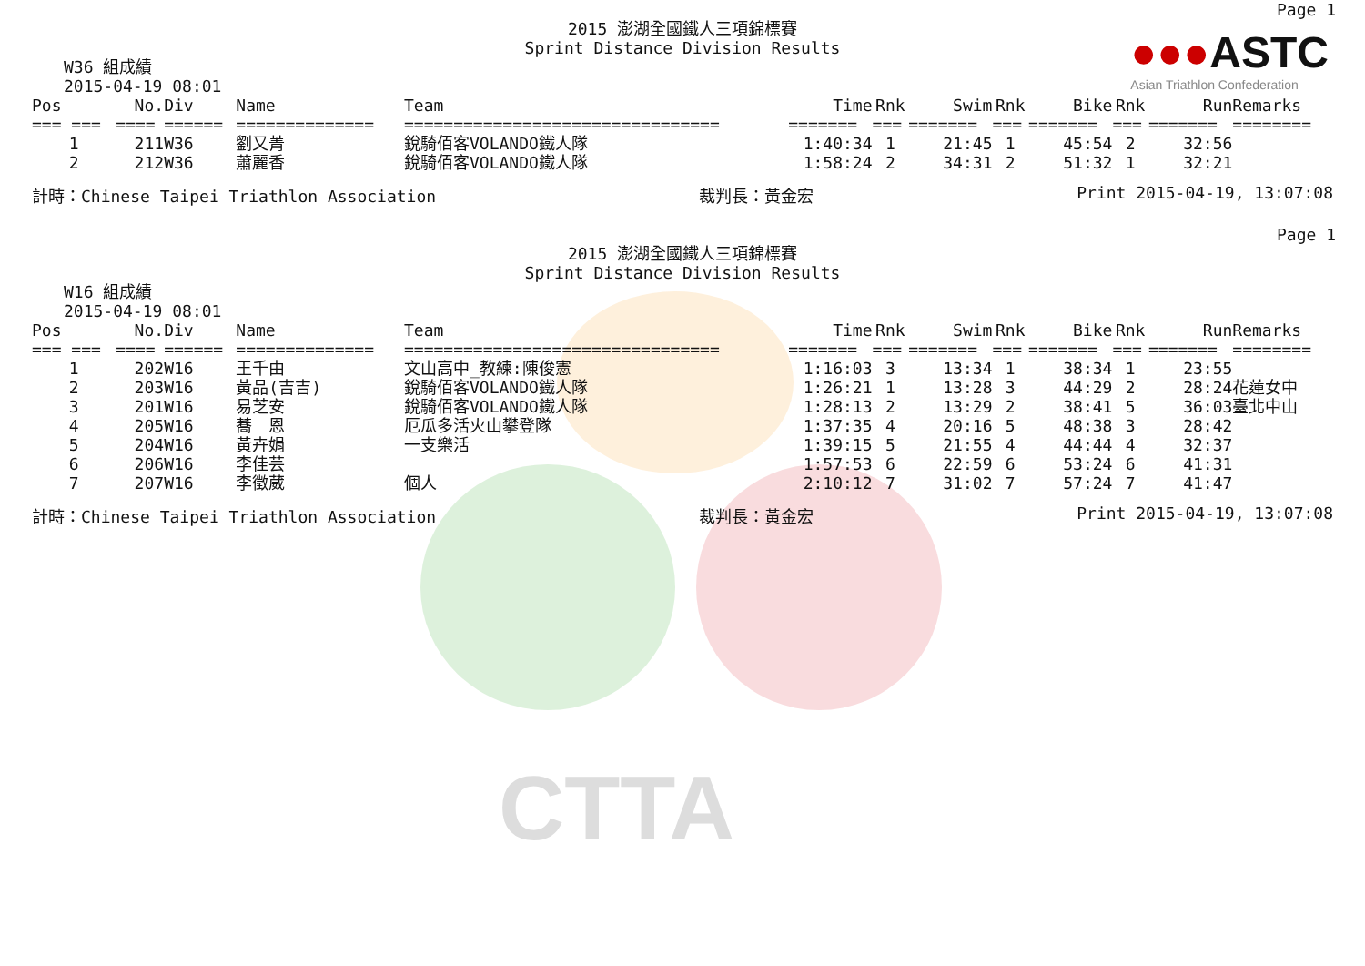CTTA
●●●ASTC
Asian Triathlon Confederation
Page 1
2015 澎湖全國鐵人三項錦標賽
Sprint Distance Division Results
W36 組成績
2015-04-19 08:01
| Pos | No. | Div | Name | Team | Time | Rnk | Swim | Rnk | Bike | Rnk | Run | Remarks |
| --- | --- | --- | --- | --- | --- | --- | --- | --- | --- | --- | --- | --- |
| === === | ==== | ====== | ============== | ================================ | ======= | === | ======= | === | ======= | === | ======= | ======== |
| 1 | 211 | W36 | 劉又菁 | 銳騎佰客VOLANDO鐵人隊 | 1:40:34 | 1 | 21:45 | 1 | 45:54 | 2 | 32:56 | |
| 2 | 212 | W36 | 蕭麗香 | 銳騎佰客VOLANDO鐵人隊 | 1:58:24 | 2 | 34:31 | 2 | 51:32 | 1 | 32:21 | |
計時：Chinese Taipei Triathlon Association 裁判長：黃金宏 Print 2015-04-19, 13:07:08
Page 1
2015 澎湖全國鐵人三項錦標賽
Sprint Distance Division Results
W16 組成績
2015-04-19 08:01
| Pos | No. | Div | Name | Team | Time | Rnk | Swim | Rnk | Bike | Rnk | Run | Remarks |
| --- | --- | --- | --- | --- | --- | --- | --- | --- | --- | --- | --- | --- |
| === === | ==== | ====== | ============== | ================================ | ======= | === | ======= | === | ======= | === | ======= | ======== |
| 1 | 202 | W16 | 王千由 | 文山高中_教練:陳俊憲 | 1:16:03 | 3 | 13:34 | 1 | 38:34 | 1 | 23:55 | |
| 2 | 203 | W16 | 黃品(吉吉) | 銳騎佰客VOLANDO鐵人隊 | 1:26:21 | 1 | 13:28 | 3 | 44:29 | 2 | 28:24 | 花蓮女中 |
| 3 | 201 | W16 | 易芝安 | 銳騎佰客VOLANDO鐵人隊 | 1:28:13 | 2 | 13:29 | 2 | 38:41 | 5 | 36:03 | 臺北中山 |
| 4 | 205 | W16 | 蕎 恩 | 厄瓜多活火山攀登隊 | 1:37:35 | 4 | 20:16 | 5 | 48:38 | 3 | 28:42 | |
| 5 | 204 | W16 | 黃卉娟 | 一支樂活 | 1:39:15 | 5 | 21:55 | 4 | 44:44 | 4 | 32:37 | |
| 6 | 206 | W16 | 李佳芸 | | 1:57:53 | 6 | 22:59 | 6 | 53:24 | 6 | 41:31 | |
| 7 | 207 | W16 | 李徵葳 | 個人 | 2:10:12 | 7 | 31:02 | 7 | 57:24 | 7 | 41:47 | |
計時：Chinese Taipei Triathlon Association 裁判長：黃金宏 Print 2015-04-19, 13:07:08